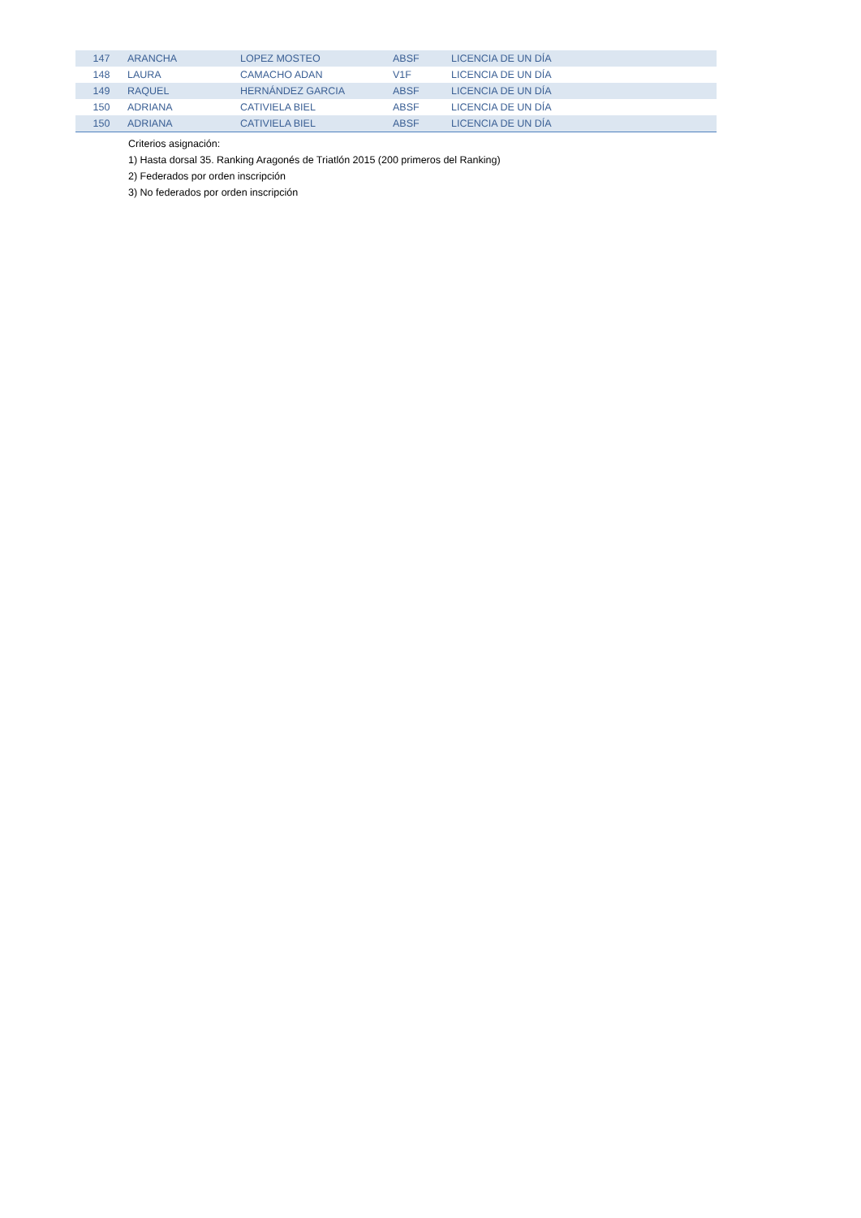| 147 | ARANCHA | LOPEZ MOSTEO | ABSF | LICENCIA DE UN DÍA |
| 148 | LAURA | CAMACHO ADAN | V1F | LICENCIA DE UN DÍA |
| 149 | RAQUEL | HERNÁNDEZ GARCIA | ABSF | LICENCIA DE UN DÍA |
| 150 | ADRIANA | CATIVIELA BIEL | ABSF | LICENCIA DE UN DÍA |
| 150 | ADRIANA | CATIVIELA BIEL | ABSF | LICENCIA DE UN DÍA |
Criterios asignación:
1) Hasta dorsal 35. Ranking Aragonés de Triatlón 2015 (200 primeros del Ranking)
2) Federados por orden inscripción
3) No federados por orden inscripción